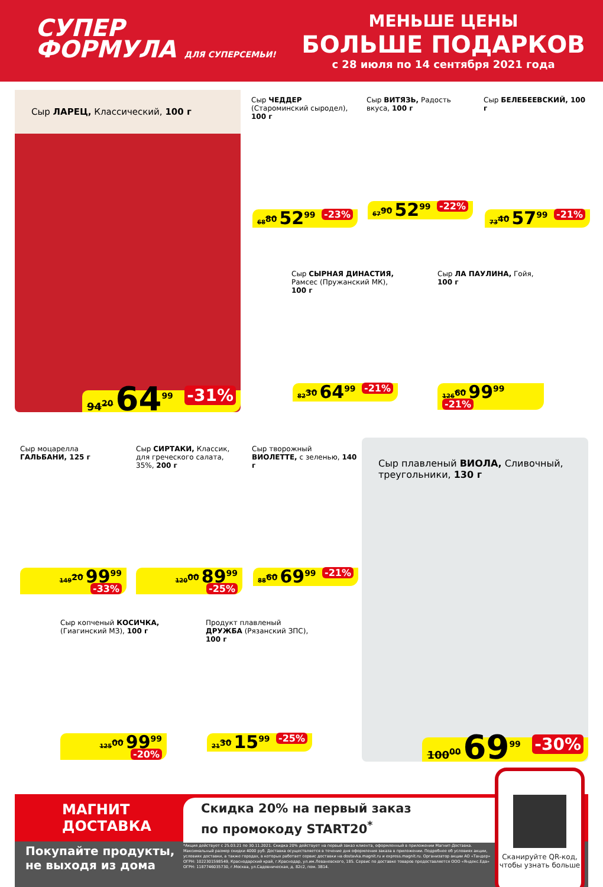СУПЕР
ФОРМУЛА ДЛЯ СУПЕРСЕМЬИ!
МЕНЬШЕ ЦЕНЫ
БОЛЬШЕ ПОДАРКОВ
с 28 июля по 14 сентября 2021 года
Сыр ЛАРЕЦ, Классический, 100 г
94<sup>20</sup> 64<sup>99</sup> -31%
Сыр ЧЕДДЕР (Староминский сыродел), 100 г
68<sup>80</sup> 52<sup>99</sup> -23%
Сыр ВИТЯЗЬ, Радость вкуса, 100 г
67<sup>90</sup> 52<sup>99</sup> -22%
Сыр БЕЛЕБЕЕВСКИЙ, 100 г
73<sup>40</sup> 57<sup>99</sup> -21%
Сыр СЫРНАЯ ДИНАСТИЯ, Рамсес (Пружанский МК), 100 г
82<sup>30</sup> 64<sup>99</sup> -21%
Сыр ЛА ПАУЛИНА, Гойя, 100 г
126<sup>60</sup> 99<sup>99</sup> -21%
Сыр моцарелла ГАЛЬБАНИ, 125 г
149<sup>20</sup> 99<sup>99</sup> -33%
Сыр СИРТАКИ, Классик, для греческого салата, 35%, 200 г
120<sup>00</sup> 89<sup>99</sup> -25%
Сыр творожный ВИОЛЕТТЕ, с зеленью, 140 г
88<sup>60</sup> 69<sup>99</sup> -21%
Сыр плавленый ВИОЛА, Сливочный, треугольники, 130 г
100<sup>00</sup> 69<sup>99</sup> -30%
Сыр копченый КОСИЧКА, (Гиагинский МЗ), 100 г
125<sup>00</sup> 99<sup>99</sup> -20%
Продукт плавленый ДРУЖБА (Рязанский ЗПС), 100 г
21<sup>30</sup> 15<sup>99</sup> -25%
МАГНИТ
ДОСТАВКА
Скидка 20% на первый заказ
по промокоду START20<sup>*</sup>
Покупайте продукты,
не выходя из дома
*Акция действует с 25.03.21 по 30.11.2021. Скидка 20% действует на первый заказ клиента, оформленный в приложении Магнит-Доставка. Максимальный размер скидки 4000 руб. Доставка осуществляется в течение дня оформления заказа в приложении. Подробнее об условиях акции, условиях доставки, а также городах, в которых работает сервис доставки на dostavka.magnit.ru и express.magnit.ru. Организатор акции АО «Тандер» ОГРН: 1022301598549, Краснодарский край, г.Краснодар, ул.им.Леваневского, 185. Сервис по доставке товаров предоставляется ООО «Яндекс.Еда» ОГРН: 1187746035730, г.Москва, ул.Садовническая, д. 82с2, пом. 3В14.
Сканируйте QR-код, чтобы узнать больше